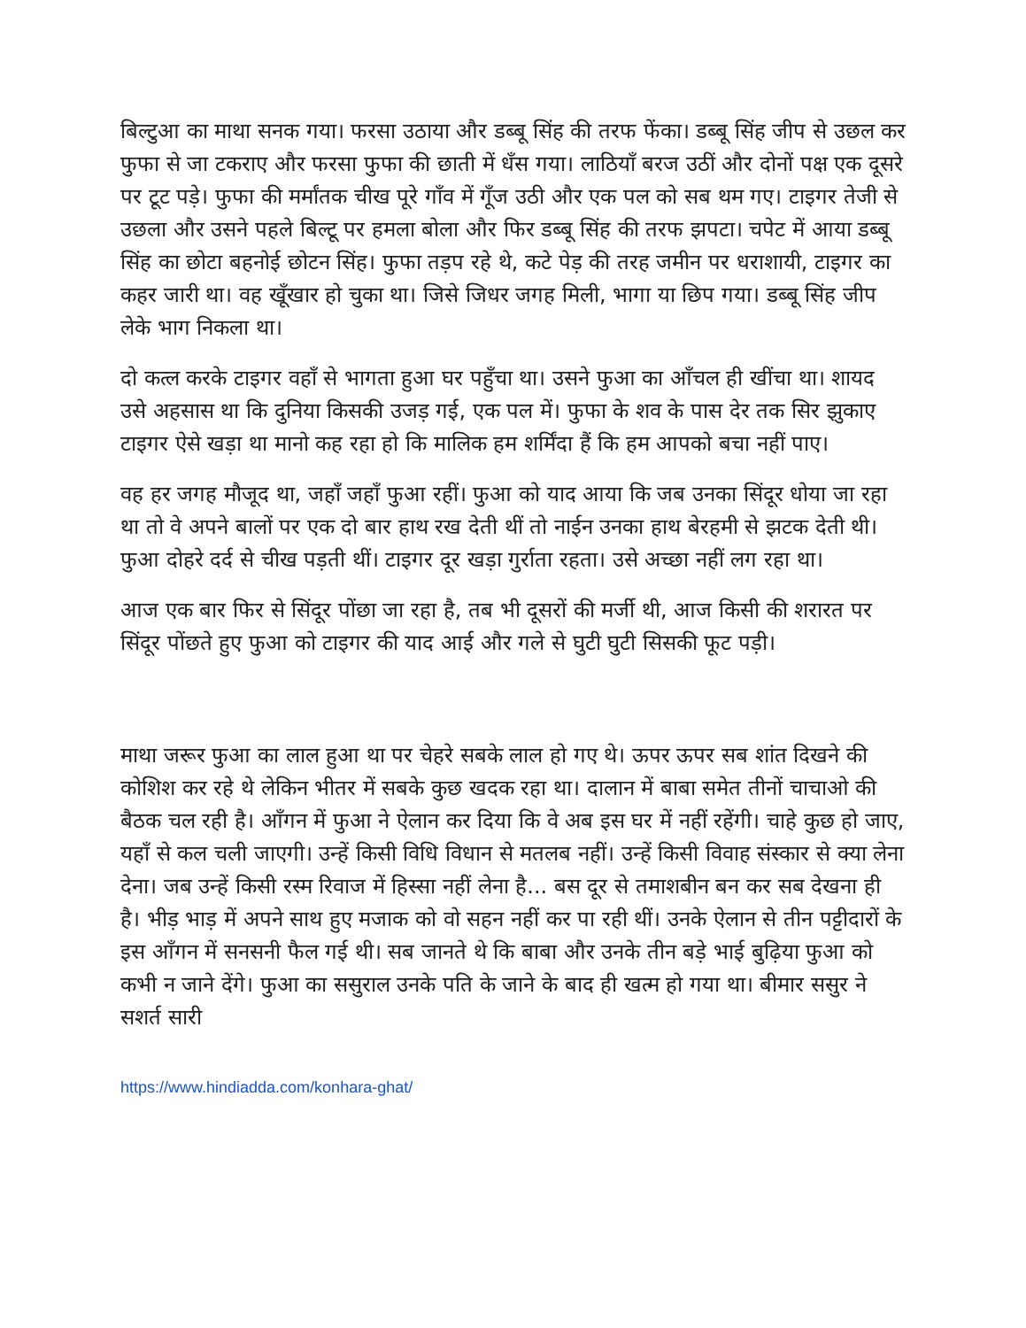बिल्टुआ का माथा सनक गया। फरसा उठाया और डब्बू सिंह की तरफ फेंका। डब्बू सिंह जीप से उछल कर फुफा से जा टकराए और फरसा फुफा की छाती में धँस गया। लाठियाँ बरज उठीं और दोनों पक्ष एक दूसरे पर टूट पड़े। फुफा की मर्मांतक चीख पूरे गाँव में गूँज उठी और एक पल को सब थम गए। टाइगर तेजी से उछला और उसने पहले बिल्टू पर हमला बोला और फिर डब्बू सिंह की तरफ झपटा। चपेट में आया डब्बू सिंह का छोटा बहनोई छोटन सिंह। फुफा तड़प रहे थे, कटे पेड़ की तरह जमीन पर धराशायी, टाइगर का कहर जारी था। वह खूँखार हो चुका था। जिसे जिधर जगह मिली, भागा या छिप गया। डब्बू सिंह जीप लेके भाग निकला था।
दो कत्ल करके टाइगर वहाँ से भागता हुआ घर पहुँचा था। उसने फुआ का आँचल ही खींचा था। शायद उसे अहसास था कि दुनिया किसकी उजड़ गई, एक पल में। फुफा के शव के पास देर तक सिर झुकाए टाइगर ऐसे खड़ा था मानो कह रहा हो कि मालिक हम शर्मिंदा हैं कि हम आपको बचा नहीं पाए।
वह हर जगह मौजूद था, जहाँ जहाँ फुआ रहीं। फुआ को याद आया कि जब उनका सिंदूर धोया जा रहा था तो वे अपने बालों पर एक दो बार हाथ रख देती थीं तो नाईन उनका हाथ बेरहमी से झटक देती थी। फुआ दोहरे दर्द से चीख पड़ती थीं। टाइगर दूर खड़ा गुर्राता रहता। उसे अच्छा नहीं लग रहा था।
आज एक बार फिर से सिंदूर पोंछा जा रहा है, तब भी दूसरों की मर्जी थी, आज किसी की शरारत पर सिंदूर पोंछते हुए फुआ को टाइगर की याद आई और गले से घुटी घुटी सिसकी फूट पड़ी।
माथा जरूर फुआ का लाल हुआ था पर चेहरे सबके लाल हो गए थे। ऊपर ऊपर सब शांत दिखने की कोशिश कर रहे थे लेकिन भीतर में सबके कुछ खदक रहा था। दालान में बाबा समेत तीनों चाचाओ की बैठक चल रही है। आँगन में फुआ ने ऐलान कर दिया कि वे अब इस घर में नहीं रहेंगी। चाहे कुछ हो जाए, यहाँ से कल चली जाएगी। उन्हें किसी विधि विधान से मतलब नहीं। उन्हें किसी विवाह संस्कार से क्या लेना देना। जब उन्हें किसी रस्म रिवाज में हिस्सा नहीं लेना है... बस दूर से तमाशबीन बन कर सब देखना ही है। भीड़ भाड़ में अपने साथ हुए मजाक को वो सहन नहीं कर पा रही थीं। उनके ऐलान से तीन पट्टीदारों के इस आँगन में सनसनी फैल गई थी। सब जानते थे कि बाबा और उनके तीन बड़े भाई बुढ़िया फुआ को कभी न जाने देंगे। फुआ का ससुराल उनके पति के जाने के बाद ही खत्म हो गया था। बीमार ससुर ने सशर्त सारी
https://www.hindiadda.com/konhara-ghat/